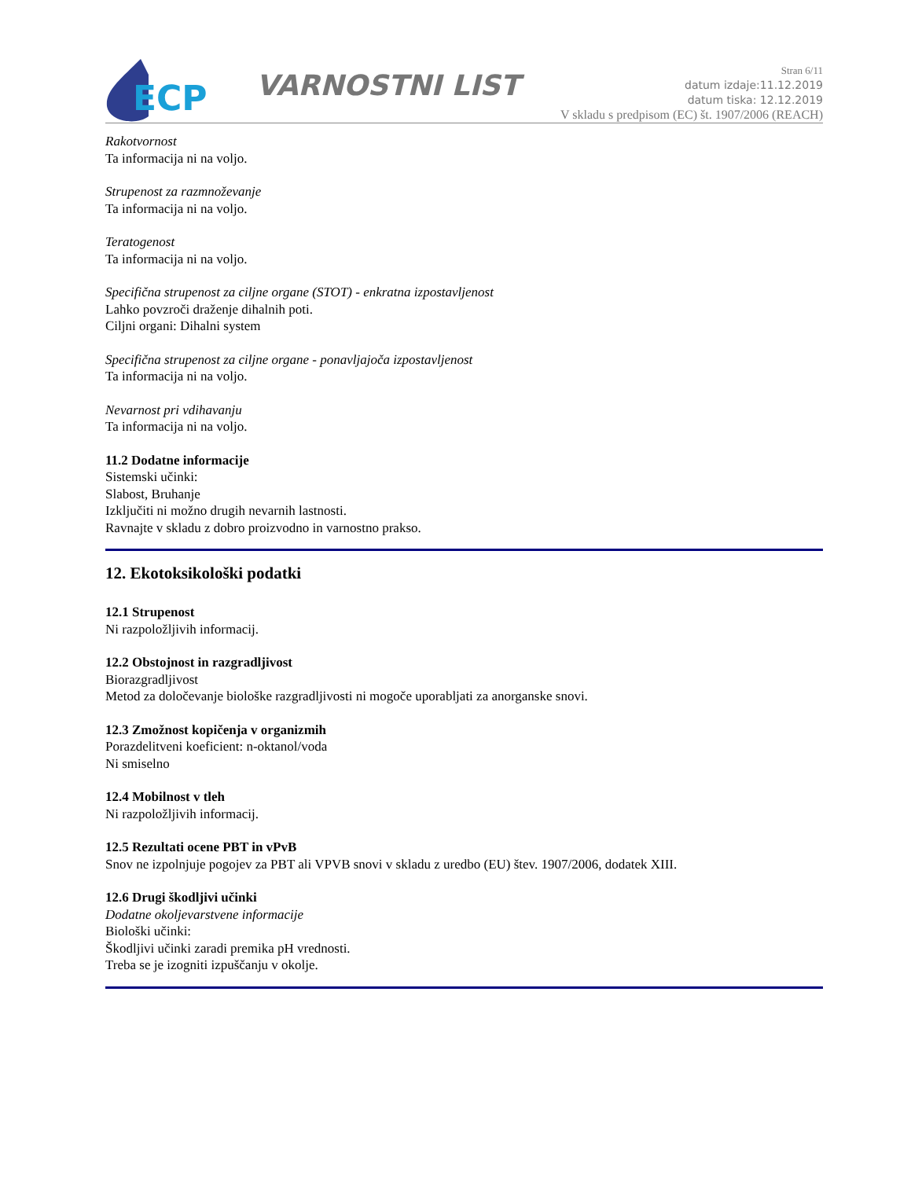ECP
VARNOSTNI LIST
Stran 6/11
datum izdaje:11.12.2019
datum tiska: 12.12.2019
V skladu s predpisom (EC) št. 1907/2006 (REACH)
Rakotvornost
Ta informacija ni na voljo.
Strupenost za razmnoževanje
Ta informacija ni na voljo.
Teratogenost
Ta informacija ni na voljo.
Specifična strupenost za ciljne organe (STOT) - enkratna izpostavljenost
Lahko povzroči draženje dihalnih poti.
Ciljni organi: Dihalni system
Specifična strupenost za ciljne organe - ponavljajoča izpostavljenost
Ta informacija ni na voljo.
Nevarnost pri vdihavanju
Ta informacija ni na voljo.
11.2 Dodatne informacije
Sistemski učinki:
Slabost, Bruhanje
Izključiti ni možno drugih nevarnih lastnosti.
Ravnajte v skladu z dobro proizvodno in varnostno prakso.
12. Ekotoksikološki podatki
12.1 Strupenost
Ni razpoložljivih informacij.
12.2 Obstojnost in razgradljivost
Biorazgradljivost
Metod za določevanje biološke razgradljivosti ni mogoče uporabljati za anorganske snovi.
12.3 Zmožnost kopičenja v organizmih
Porazdelitveni koeficient: n-oktanol/voda
Ni smiselno
12.4 Mobilnost v tleh
Ni razpoložljivih informacij.
12.5 Rezultati ocene PBT in vPvB
Snov ne izpolnjuje pogojev za PBT ali VPVB snovi v skladu z uredbo (EU) štev. 1907/2006, dodatek XIII.
12.6 Drugi škodljivi učinki
Dodatne okoljevarstvene informacije
Biološki učinki:
Škodljivi učinki zaradi premika pH vrednosti.
Treba se je izogniti izpuščanju v okolje.